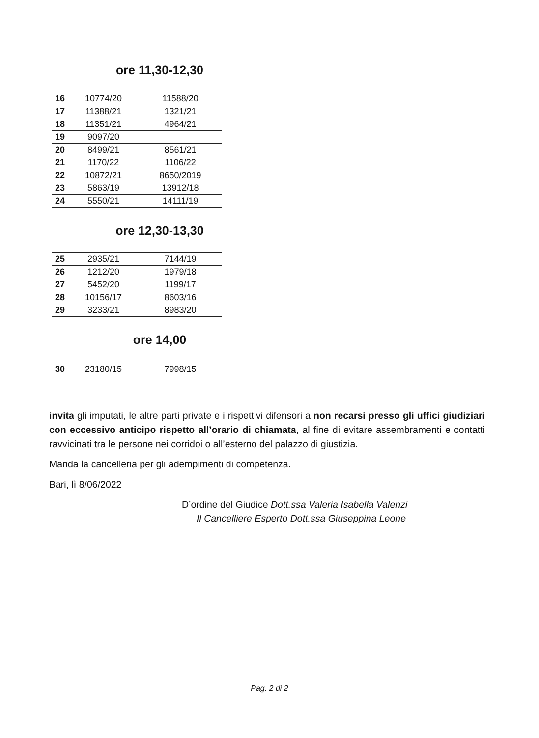ore 11,30-12,30
| 16 | 10774/20 | 11588/20 |
| 17 | 11388/21 | 1321/21 |
| 18 | 11351/21 | 4964/21 |
| 19 | 9097/20 | |
| 20 | 8499/21 | 8561/21 |
| 21 | 1170/22 | 1106/22 |
| 22 | 10872/21 | 8650/2019 |
| 23 | 5863/19 | 13912/18 |
| 24 | 5550/21 | 14111/19 |
ore 12,30-13,30
| 25 | 2935/21 | 7144/19 |
| 26 | 1212/20 | 1979/18 |
| 27 | 5452/20 | 1199/17 |
| 28 | 10156/17 | 8603/16 |
| 29 | 3233/21 | 8983/20 |
ore 14,00
| 30 | 23180/15 | 7998/15 |
invita gli imputati, le altre parti private e i rispettivi difensori a non recarsi presso gli uffici giudiziari con eccessivo anticipo rispetto all’orario di chiamata, al fine di evitare assembramenti e contatti ravvicinati tra le persone nei corridoi o all’esterno del palazzo di giustizia.
Manda la cancelleria per gli adempimenti di competenza.
Bari, lì 8/06/2022
D’ordine del Giudice Dott.ssa Valeria Isabella Valenzi
Il Cancelliere Esperto Dott.ssa Giuseppina Leone
Pag. 2 di 2